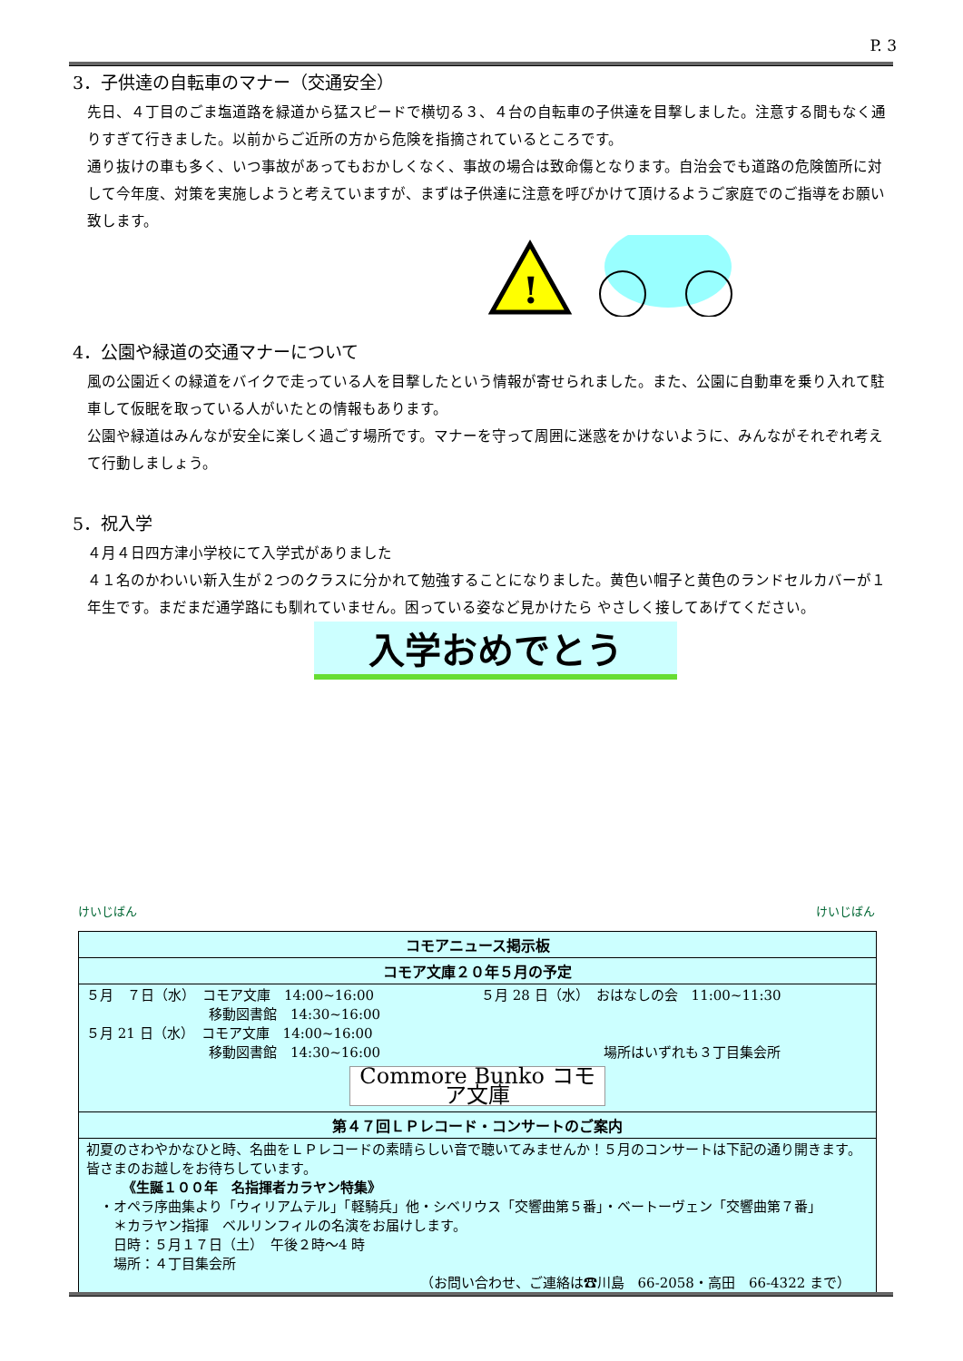P. 3
3．子供達の自転車のマナー（交通安全）
先日、４丁目のごま塩道路を緑道から猛スピードで横切る３、４台の自転車の子供達を目撃しました。注意する間もなく通りすぎて行きました。以前からご近所の方から危険を指摘されているところです。
通り抜けの車も多く、いつ事故があってもおかしくなく、事故の場合は致命傷となります。自治会でも道路の危険箇所に対して今年度、対策を実施しようと考えていますが、まずは子供達に注意を呼びかけて頂けるようご家庭でのご指導をお願い致します。
!
4．公園や緑道の交通マナーについて
風の公園近くの緑道をバイクで走っている人を目撃したという情報が寄せられました。また、公園に自動車を乗り入れて駐車して仮眠を取っている人がいたとの情報もあります。
公園や緑道はみんなが安全に楽しく過ごす場所です。マナーを守って周囲に迷惑をかけないように、みんながそれぞれ考えて行動しましょう。
5．祝入学
４月４日四方津小学校にて入学式がありました
４１名のかわいい新入生が２つのクラスに分かれて勉強することになりました。黄色い帽子と黄色のランドセルカバーが１年生です。まだまだ通学路にも馴れていません。困っている姿など見かけたら やさしく接してあげてください。
入学おめでとう
けいじばん けいじばん
| コモアニュース掲示板 |
| コモア文庫２０年５月の予定 |
| ５月 ７日（水） コモア文庫 14:00~16:00 移動図書館 14:30~16:00 ５月 21 日（水） コモア文庫 14:00~16:00 移動図書館 14:30~16:00 ５月 28 日（水） おはなしの会 11:00~11:30 場所はいずれも３丁目集会所 Commore Bunko コモア文庫 |
| 第４７回ＬＰレコード・コンサートのご案内 |
| 初夏のさわやかなひと時、名曲をＬＰレコードの素晴らしい音で聴いてみませんか！５月のコンサートは下記の通り開きます。皆さまのお越しをお待ちしています。 《生誕１００年 名指揮者カラヤン特集》 ・オペラ序曲集より「ウィリアムテル」「軽騎兵」他・シベリウス「交響曲第５番」・ベートーヴェン「交響曲第７番」 ＊カラヤン指揮 ベルリンフィルの名演をお届けします。 日時：５月１７日（土） 午後２時～4 時 場所：４丁目集会所 （お問い合わせ、ご連絡は☎川島 66-2058・高田 66-4322 まで） |